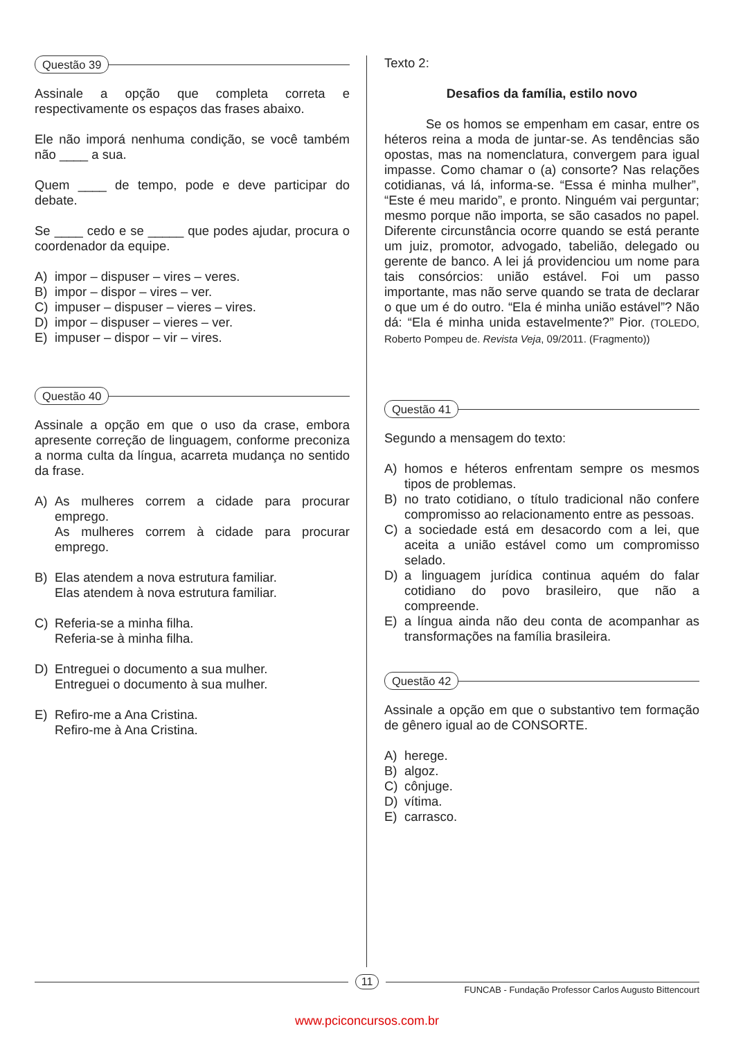Questão 39
Assinale a opção que completa correta e respectivamente os espaços das frases abaixo.
Ele não imporá nenhuma condição, se você também não ____ a sua.
Quem ____ de tempo, pode e deve participar do debate.
Se ____ cedo e se _____ que podes ajudar, procura o coordenador da equipe.
A) impor – dispuser – vires – veres.
B) impor – dispor – vires – ver.
C) impuser – dispuser – vieres – vires.
D) impor – dispuser – vieres – ver.
E) impuser – dispor – vir – vires.
Questão 40
Assinale a opção em que o uso da crase, embora apresente correção de linguagem, conforme preconiza a norma culta da língua, acarreta mudança no sentido da frase.
A) As mulheres correm a cidade para procurar emprego.
As mulheres correm à cidade para procurar emprego.
B) Elas atendem a nova estrutura familiar.
Elas atendem à nova estrutura familiar.
C) Referia-se a minha filha.
Referia-se à minha filha.
D) Entreguei o documento a sua mulher.
Entreguei o documento à sua mulher.
E) Refiro-me a Ana Cristina.
Refiro-me à Ana Cristina.
Texto 2:
Desafios da família, estilo novo
Se os homos se empenham em casar, entre os héteros reina a moda de juntar-se. As tendências são opostas, mas na nomenclatura, convergem para igual impasse. Como chamar o (a) consorte? Nas relações cotidianas, vá lá, informa-se. “Essa é minha mulher”, “Este é meu marido”, e pronto. Ninguém vai perguntar; mesmo porque não importa, se são casados no papel. Diferente circunstância ocorre quando se está perante um juiz, promotor, advogado, tabelião, delegado ou gerente de banco. A lei já providenciou um nome para tais consórcios: união estável. Foi um passo importante, mas não serve quando se trata de declarar o que um é do outro. “Ela é minha união estável”? Não dá: “Ela é minha unida estavelmente?” Pior. (TOLEDO, Roberto Pompeu de. Revista Veja, 09/2011. (Fragmento))
Questão 41
Segundo a mensagem do texto:
A) homos e héteros enfrentam sempre os mesmos tipos de problemas.
B) no trato cotidiano, o título tradicional não confere compromisso ao relacionamento entre as pessoas.
C) a sociedade está em desacordo com a lei, que aceita a união estável como um compromisso selado.
D) a linguagem jurídica continua aquém do falar cotidiano do povo brasileiro, que não a compreende.
E) a língua ainda não deu conta de acompanhar as transformações na família brasileira.
Questão 42
Assinale a opção em que o substantivo tem formação de gênero igual ao de CONSORTE.
A) herege.
B) algoz.
C) cônjuge.
D) vítima.
E) carrasco.
11
FUNCAB - Fundação Professor Carlos Augusto Bittencourt
www.pciconcursos.com.br